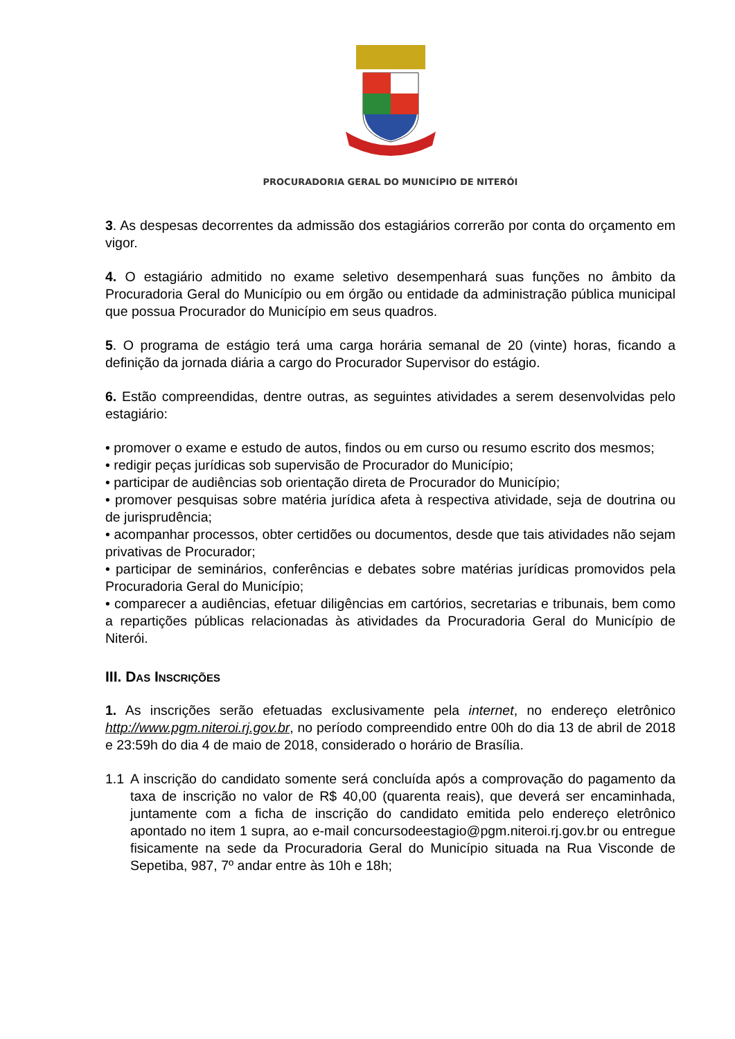PROCURADORIA GERAL DO MUNICÍPIO DE NITERÓI
3. As despesas decorrentes da admissão dos estagiários correrão por conta do orçamento em vigor.
4. O estagiário admitido no exame seletivo desempenhará suas funções no âmbito da Procuradoria Geral do Município ou em órgão ou entidade da administração pública municipal que possua Procurador do Município em seus quadros.
5. O programa de estágio terá uma carga horária semanal de 20 (vinte) horas, ficando a definição da jornada diária a cargo do Procurador Supervisor do estágio.
6. Estão compreendidas, dentre outras, as seguintes atividades a serem desenvolvidas pelo estagiário:
• promover o exame e estudo de autos, findos ou em curso ou resumo escrito dos mesmos;
• redigir peças jurídicas sob supervisão de Procurador do Município;
• participar de audiências sob orientação direta de Procurador do Município;
• promover pesquisas sobre matéria jurídica afeta à respectiva atividade, seja de doutrina ou de jurisprudência;
• acompanhar processos, obter certidões ou documentos, desde que tais atividades não sejam privativas de Procurador;
• participar de seminários, conferências e debates sobre matérias jurídicas promovidos pela Procuradoria Geral do Município;
• comparecer a audiências, efetuar diligências em cartórios, secretarias e tribunais, bem como a repartições públicas relacionadas às atividades da Procuradoria Geral do Município de Niterói.
III. DAS INSCRIÇÕES
1. As inscrições serão efetuadas exclusivamente pela internet, no endereço eletrônico http://www.pgm.niteroi.rj.gov.br, no período compreendido entre 00h do dia 13 de abril de 2018 e 23:59h do dia 4 de maio de 2018, considerado o horário de Brasília.
1.1 A inscrição do candidato somente será concluída após a comprovação do pagamento da taxa de inscrição no valor de R$ 40,00 (quarenta reais), que deverá ser encaminhada, juntamente com a ficha de inscrição do candidato emitida pelo endereço eletrônico apontado no item 1 supra, ao e-mail concursodeestagio@pgm.niteroi.rj.gov.br ou entregue fisicamente na sede da Procuradoria Geral do Município situada na Rua Visconde de Sepetiba, 987, 7º andar entre às 10h e 18h;